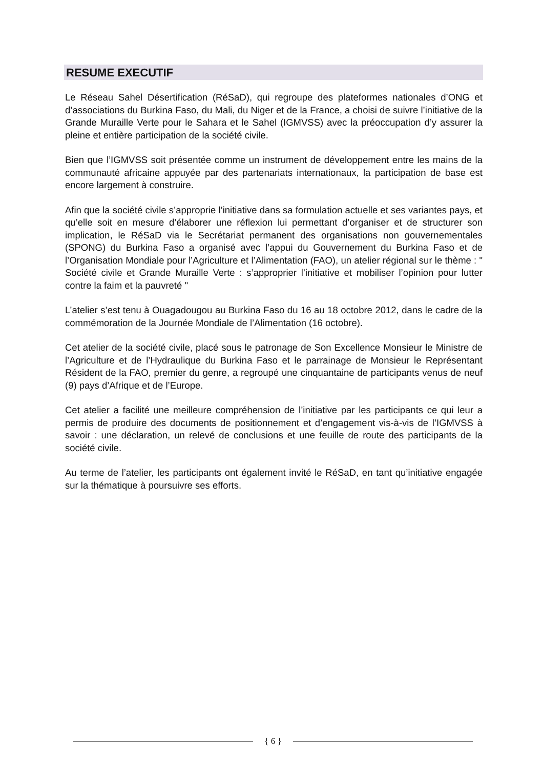RESUME EXECUTIF
Le Réseau Sahel Désertification (RéSaD), qui regroupe des plateformes nationales d’ONG et d’associations du Burkina Faso, du Mali, du Niger et de la France, a choisi de suivre l’initiative de la Grande Muraille Verte pour le Sahara et le Sahel (IGMVSS) avec la préoccupation d’y assurer la pleine et entière participation de la société civile.
Bien que l’IGMVSS soit présentée comme un instrument de développement entre les mains de la communauté africaine appuyée par des partenariats internationaux, la participation de base est encore largement à construire.
Afin que la société civile s’approprie l’initiative dans sa formulation actuelle et ses variantes pays, et qu’elle soit en mesure d’élaborer une réflexion lui permettant d’organiser et de structurer son implication, le RéSaD via le Secrétariat permanent des organisations non gouvernementales (SPONG) du Burkina Faso a organisé avec l’appui du Gouvernement du Burkina Faso et de l’Organisation Mondiale pour l’Agriculture et l’Alimentation (FAO), un atelier régional sur le thème : " Société civile et Grande Muraille Verte : s’approprier l’initiative et mobiliser l’opinion pour lutter contre la faim et la pauvreté "
L’atelier s’est tenu à Ouagadougou au Burkina Faso du 16 au 18 octobre 2012, dans le cadre de la commémoration de la Journée Mondiale de l’Alimentation (16 octobre).
Cet atelier de la société civile, placé sous le patronage de Son Excellence Monsieur le Ministre de l’Agriculture et de l’Hydraulique du Burkina Faso et le parrainage de Monsieur le Représentant Résident de la FAO, premier du genre, a regroupé une cinquantaine de participants venus de neuf (9) pays d’Afrique et de l’Europe.
Cet atelier a facilité une meilleure compréhension de l’initiative par les participants ce qui leur a permis de produire des documents de positionnement et d’engagement vis-à-vis de l’IGMVSS à savoir : une déclaration, un relevé de conclusions et une feuille de route des participants de la société civile.
Au terme de l’atelier, les participants ont également invité le RéSaD, en tant qu’initiative engagée sur la thématique à poursuivre ses efforts.
{ 6 }